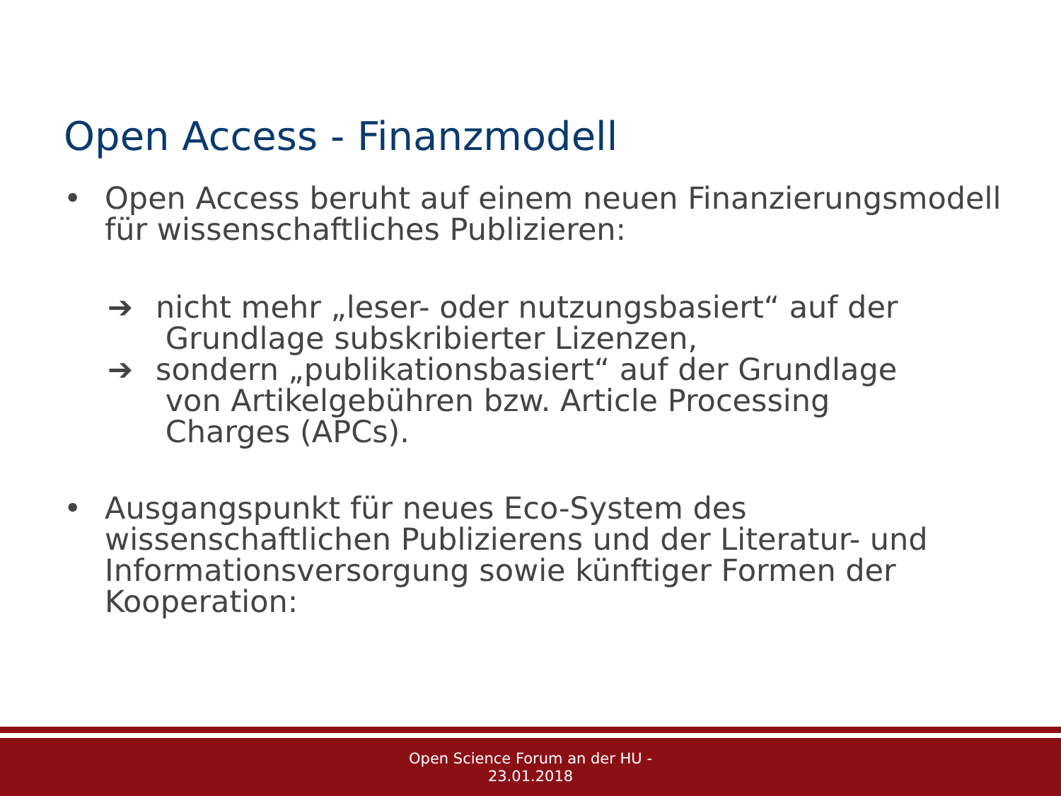Open Access - Finanzmodell
• Open Access beruht auf einem neuen Finanzierungsmodell für wissenschaftliches Publizieren:
➔ nicht mehr „leser- oder nutzungsbasiert“ auf der
Grundlage subskribierter Lizenzen,
➔ sondern „publikationsbasiert“ auf der Grundlage
von Artikelgebühren bzw. Article Processing
Charges (APCs).
• Ausgangspunkt für neues Eco-System des wissenschaftlichen Publizierens und der Literatur- und Informationsversorgung sowie künftiger Formen der Kooperation:
Open Science Forum an der HU -
23.01.2018